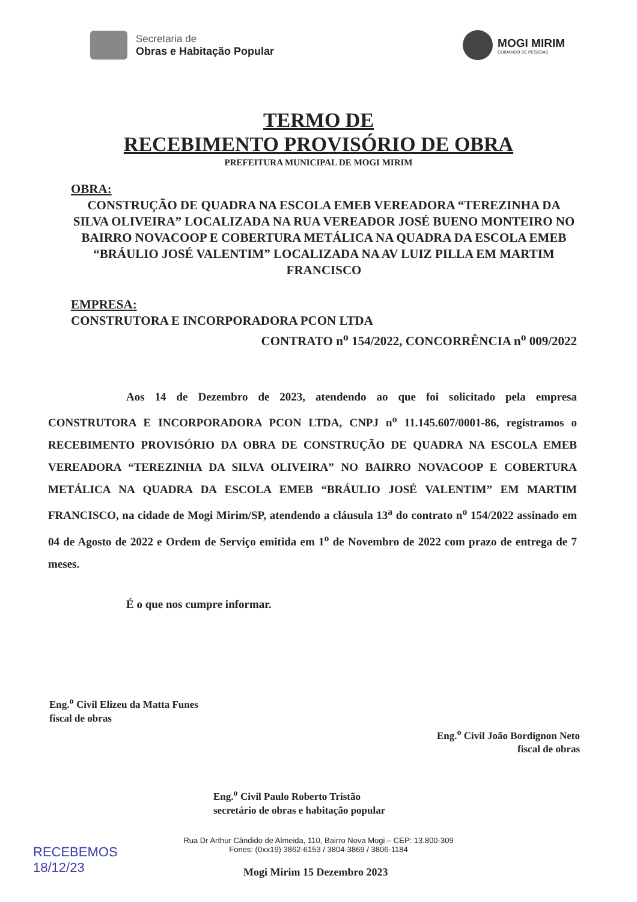Secretaria de
Obras e Habitação Popular
MOGI MIRIM
CUIDANDO DE PESSOAS
TERMO DE
RECEBIMENTO PROVISÓRIO DE OBRA
PREFEITURA MUNICIPAL DE MOGI MIRIM
OBRA:
CONSTRUÇÃO DE QUADRA NA ESCOLA EMEB VEREADORA “TEREZINHA DA SILVA OLIVEIRA” LOCALIZADA NA RUA VEREADOR JOSÉ BUENO MONTEIRO NO BAIRRO NOVACOOP E COBERTURA METÁLICA NA QUADRA DA ESCOLA EMEB “BRÁULIO JOSÉ VALENTIM” LOCALIZADA NA AV LUIZ PILLA EM MARTIM FRANCISCO
EMPRESA:
CONSTRUTORA E INCORPORADORA PCON LTDA
CONTRATO n<sup>o</sup> 154/2022, CONCORRÊNCIA n<sup>o</sup> 009/2022
Aos 14 de Dezembro de 2023, atendendo ao que foi solicitado pela empresa CONSTRUTORA E INCORPORADORA PCON LTDA, CNPJ n<sup>o</sup> 11.145.607/0001-86, registramos o RECEBIMENTO PROVISÓRIO DA OBRA DE CONSTRUÇÃO DE QUADRA NA ESCOLA EMEB VEREADORA “TEREZINHA DA SILVA OLIVEIRA” NO BAIRRO NOVACOOP E COBERTURA METÁLICA NA QUADRA DA ESCOLA EMEB “BRÁULIO JOSÉ VALENTIM” EM MARTIM FRANCISCO, na cidade de Mogi Mirim/SP, atendendo a cláusula 13<sup>a</sup> do contrato n<sup>o</sup> 154/2022 assinado em 04 de Agosto de 2022 e Ordem de Serviço emitida em 1<sup>o</sup> de Novembro de 2022 com prazo de entrega de 7 meses.
É o que nos cumpre informar.
Eng.<sup>o</sup> Civil Elizeu da Matta Funes
fiscal de obras
Eng.<sup>o</sup> Civil João Bordignon Neto
fiscal de obras
Eng.<sup>o</sup> Civil Paulo Roberto Tristão
secretário de obras e habitação popular
RECEBEMOS
18/12/23
Mogi Mirim 15 Dezembro 2023
Rua Dr Arthur Cândido de Almeida, 110, Bairro Nova Mogi – CEP: 13.800-309
Fones: (0xx19) 3862-6153 / 3804-3869 / 3806-1184